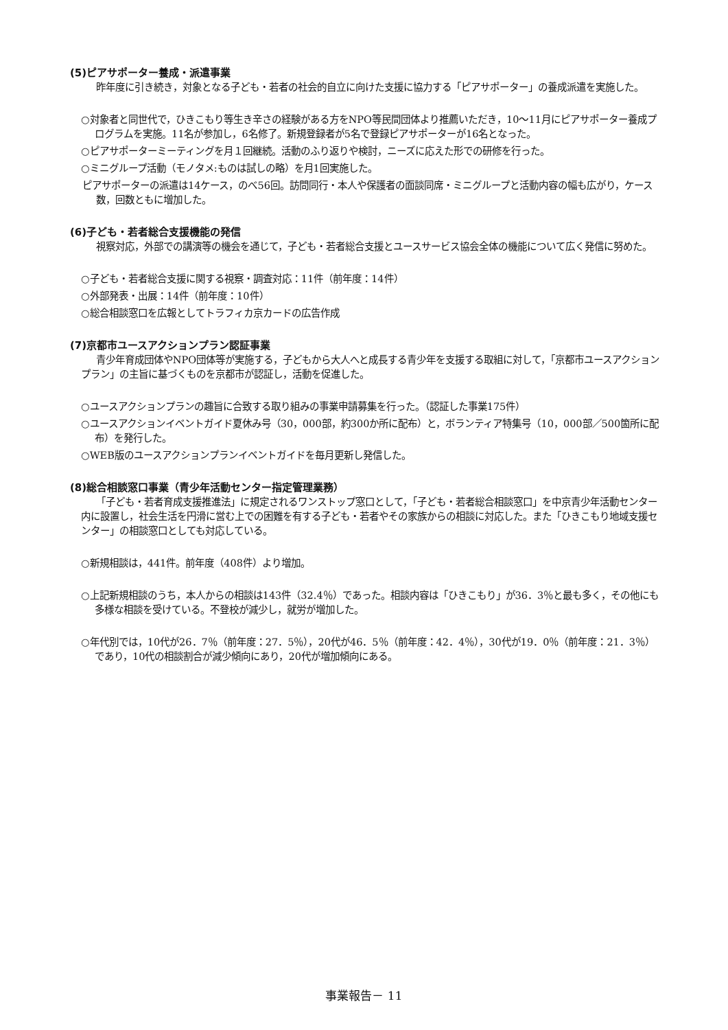(5)ピアサポーター養成・派遣事業
昨年度に引き続き，対象となる子ども・若者の社会的自立に向けた支援に協力する「ピアサポーター」の養成派遣を実施した。
○対象者と同世代で，ひきこもり等生き辛さの経験がある方をNPO等民間団体より推薦いただき，10～11月にピアサポーター養成プログラムを実施。11名が参加し，6名修了。新規登録者が5名で登録ピアサポーターが16名となった。
○ピアサポーターミーティングを月１回継続。活動のふり返りや検討，ニーズに応えた形での研修を行った。
○ミニグループ活動（モノタメ:ものは試しの略）を月1回実施した。
ピアサポーターの派遣は14ケース，のべ56回。訪問同行・本人や保護者の面談同席・ミニグループと活動内容の幅も広がり，ケース数，回数ともに増加した。
(6)子ども・若者総合支援機能の発信
視察対応，外部での講演等の機会を通じて，子ども・若者総合支援とユースサービス協会全体の機能について広く発信に努めた。
○子ども・若者総合支援に関する視察・調査対応：11件（前年度：14件）
○外部発表・出展：14件（前年度：10件）
○総合相談窓口を広報としてトラフィカ京カードの広告作成
(7)京都市ユースアクションプラン認証事業
青少年育成団体やNPO団体等が実施する，子どもから大人へと成長する青少年を支援する取組に対して，「京都市ユースアクションプラン」の主旨に基づくものを京都市が認証し，活動を促進した。
○ユースアクションプランの趣旨に合致する取り組みの事業申請募集を行った。（認証した事業175件）
○ユースアクションイベントガイド夏休み号（30，000部，約300か所に配布）と，ボランティア特集号（10，000部／500箇所に配布）を発行した。
○WEB版のユースアクションプランイベントガイドを毎月更新し発信した。
(8)総合相談窓口事業（青少年活動センター指定管理業務）
「子ども・若者育成支援推進法」に規定されるワンストップ窓口として，「子ども・若者総合相談窓口」を中京青少年活動センター内に設置し，社会生活を円滑に営む上での困難を有する子ども・若者やその家族からの相談に対応した。また「ひきこもり地域支援センター」の相談窓口としても対応している。
○新規相談は，441件。前年度（408件）より増加。
○上記新規相談のうち，本人からの相談は143件（32.4％）であった。相談内容は「ひきこもり」が36．3％と最も多く，その他にも多様な相談を受けている。不登校が減少し，就労が増加した。
○年代別では，10代が26．7％（前年度：27．5％），20代が46．5％（前年度：42．4％），30代が19．0％（前年度：21．3％）であり，10代の相談割合が減少傾向にあり，20代が増加傾向にある。
事業報告－ 11